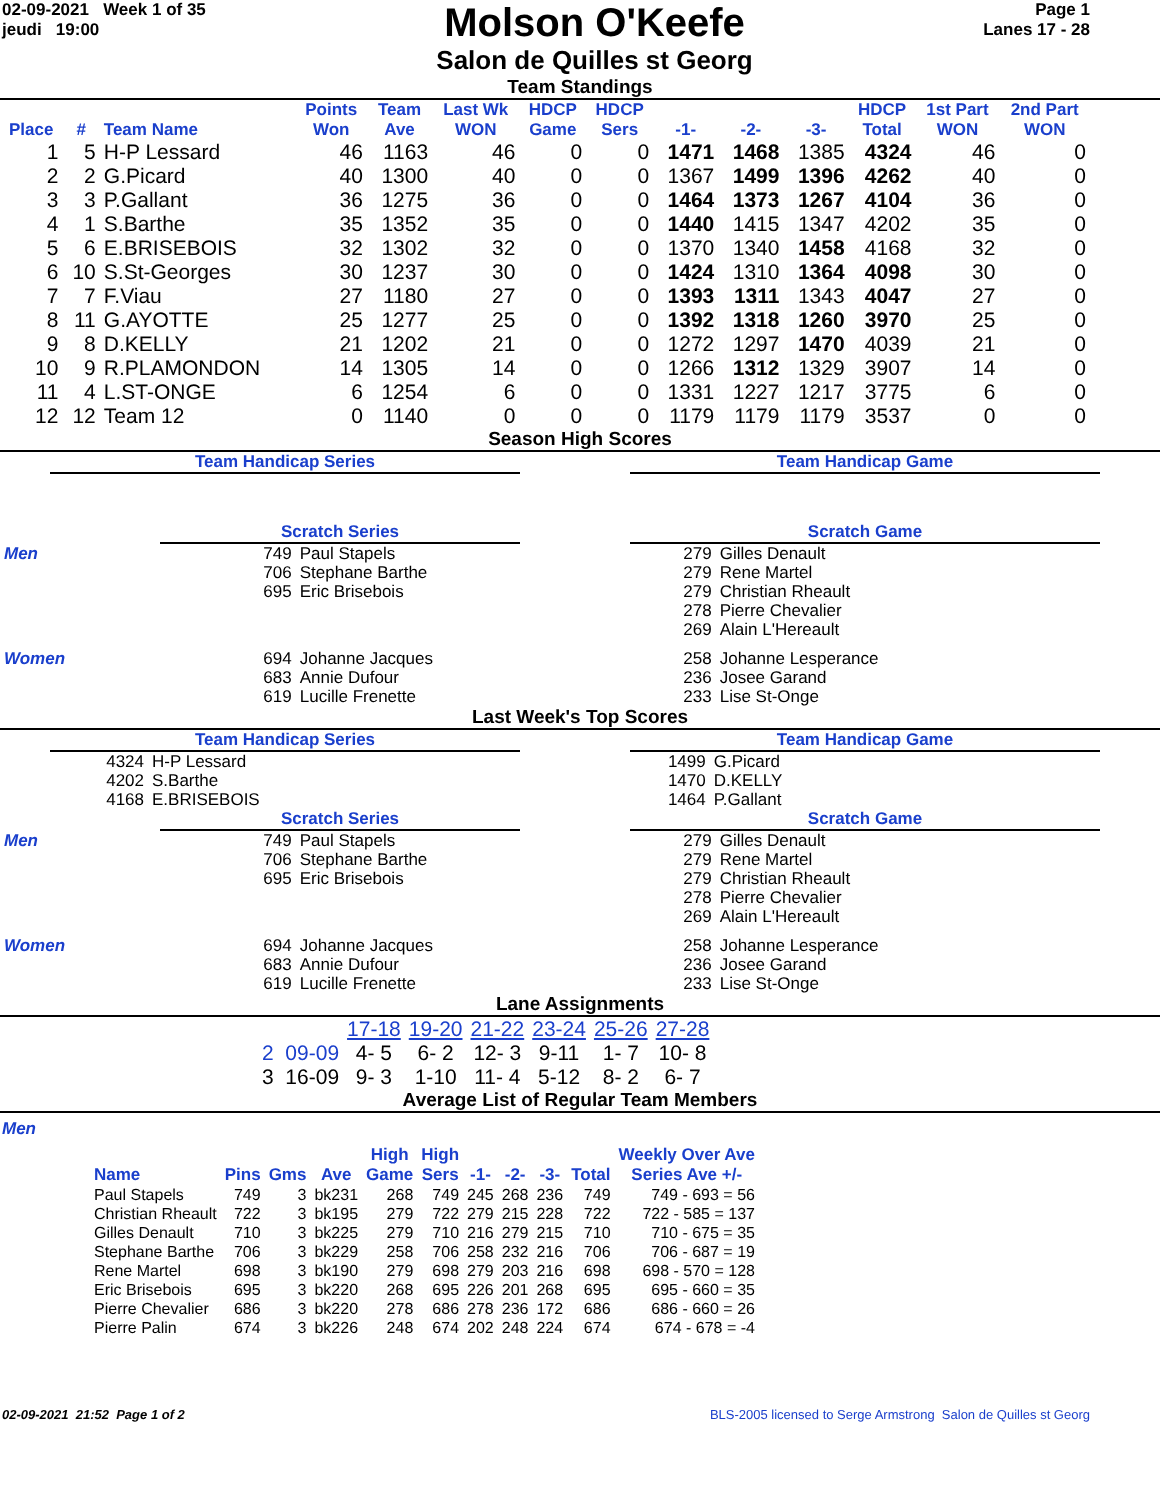02-09-2021 Week 1 of 35
jeudi 19:00
Molson O'Keefe
Salon de Quilles st Georg
Page 1
Lanes 17 - 28
Team Standings
| Place | # | Team Name | Points Won | Team Ave | Last Wk WON | HDCP Game | HDCP Sers | -1- | -2- | -3- | HDCP Total | 1st Part WON | 2nd Part WON |
| --- | --- | --- | --- | --- | --- | --- | --- | --- | --- | --- | --- | --- | --- |
| 1 | 5 | H-P Lessard | 46 | 1163 | 46 | 0 | 0 | 1471 | 1468 | 1385 | 4324 | 46 | 0 |
| 2 | 2 | G.Picard | 40 | 1300 | 40 | 0 | 0 | 1367 | 1499 | 1396 | 4262 | 40 | 0 |
| 3 | 3 | P.Gallant | 36 | 1275 | 36 | 0 | 0 | 1464 | 1373 | 1267 | 4104 | 36 | 0 |
| 4 | 1 | S.Barthe | 35 | 1352 | 35 | 0 | 0 | 1440 | 1415 | 1347 | 4202 | 35 | 0 |
| 5 | 6 | E.BRISEBOIS | 32 | 1302 | 32 | 0 | 0 | 1370 | 1340 | 1458 | 4168 | 32 | 0 |
| 6 | 10 | S.St-Georges | 30 | 1237 | 30 | 0 | 0 | 1424 | 1310 | 1364 | 4098 | 30 | 0 |
| 7 | 7 | F.Viau | 27 | 1180 | 27 | 0 | 0 | 1393 | 1311 | 1343 | 4047 | 27 | 0 |
| 8 | 11 | G.AYOTTE | 25 | 1277 | 25 | 0 | 0 | 1392 | 1318 | 1260 | 3970 | 25 | 0 |
| 9 | 8 | D.KELLY | 21 | 1202 | 21 | 0 | 0 | 1272 | 1297 | 1470 | 4039 | 21 | 0 |
| 10 | 9 | R.PLAMONDON | 14 | 1305 | 14 | 0 | 0 | 1266 | 1312 | 1329 | 3907 | 14 | 0 |
| 11 | 4 | L.ST-ONGE | 6 | 1254 | 6 | 0 | 0 | 1331 | 1227 | 1217 | 3775 | 6 | 0 |
| 12 | 12 | Team 12 | 0 | 1140 | 0 | 0 | 0 | 1179 | 1179 | 1179 | 3537 | 0 | 0 |
Season High Scores
Team Handicap Series Team Handicap Game
Scratch Series Scratch Game
| Men | 749 | Paul Stapels | 279 | Gilles Denault |
| | 706 | Stephane Barthe | 279 | Rene Martel |
| | 695 | Eric Brisebois | 279 | Christian Rheault |
| | | | 278 | Pierre Chevalier |
| | | | 269 | Alain L'Hereault |
| Women | 694 | Johanne Jacques | 258 | Johanne Lesperance |
| | 683 | Annie Dufour | 236 | Josee Garand |
| | 619 | Lucille Frenette | 233 | Lise St-Onge |
Last Week's Top Scores
Team Handicap Series Team Handicap Game
| 4324 | H-P Lessard | 1499 | G.Picard |
| 4202 | S.Barthe | 1470 | D.KELLY |
| 4168 | E.BRISEBOIS | 1464 | P.Gallant |
Scratch Series Scratch Game
| Men | 749 | Paul Stapels | 279 | Gilles Denault |
| | 706 | Stephane Barthe | 279 | Rene Martel |
| | 695 | Eric Brisebois | 279 | Christian Rheault |
| | | | 278 | Pierre Chevalier |
| | | | 269 | Alain L'Hereault |
| Women | 694 | Johanne Jacques | 258 | Johanne Lesperance |
| | 683 | Annie Dufour | 236 | Josee Garand |
| | 619 | Lucille Frenette | 233 | Lise St-Onge |
Lane Assignments
| | 17-18 | 19-20 | 21-22 | 23-24 | 25-26 | 27-28 |
| 2 09-09 | 4- 5 | 6- 2 | 12- 3 | 9-11 | 1- 7 | 10- 8 |
| 3 16-09 | 9- 3 | 1-10 | 11- 4 | 5-12 | 8- 2 | 6- 7 |
Average List of Regular Team Members
Men
| Name | Pins | Gms | Ave | High Game | High Sers | -1- | -2- | -3- | Total | Weekly Over Ave Series Ave +/- |
| --- | --- | --- | --- | --- | --- | --- | --- | --- | --- | --- |
| Paul Stapels | 749 | 3 | bk231 | 268 | 749 | 245 | 268 | 236 | 749 | 749 - 693 = 56 |
| Christian Rheault | 722 | 3 | bk195 | 279 | 722 | 279 | 215 | 228 | 722 | 722 - 585 = 137 |
| Gilles Denault | 710 | 3 | bk225 | 279 | 710 | 216 | 279 | 215 | 710 | 710 - 675 = 35 |
| Stephane Barthe | 706 | 3 | bk229 | 258 | 706 | 258 | 232 | 216 | 706 | 706 - 687 = 19 |
| Rene Martel | 698 | 3 | bk190 | 279 | 698 | 279 | 203 | 216 | 698 | 698 - 570 = 128 |
| Eric Brisebois | 695 | 3 | bk220 | 268 | 695 | 226 | 201 | 268 | 695 | 695 - 660 = 35 |
| Pierre Chevalier | 686 | 3 | bk220 | 278 | 686 | 278 | 236 | 172 | 686 | 686 - 660 = 26 |
| Pierre Palin | 674 | 3 | bk226 | 248 | 674 | 202 | 248 | 224 | 674 | 674 - 678 = -4 |
02-09-2021 21:52 Page 1 of 2 BLS-2005 licensed to Serge Armstrong Salon de Quilles st Georg